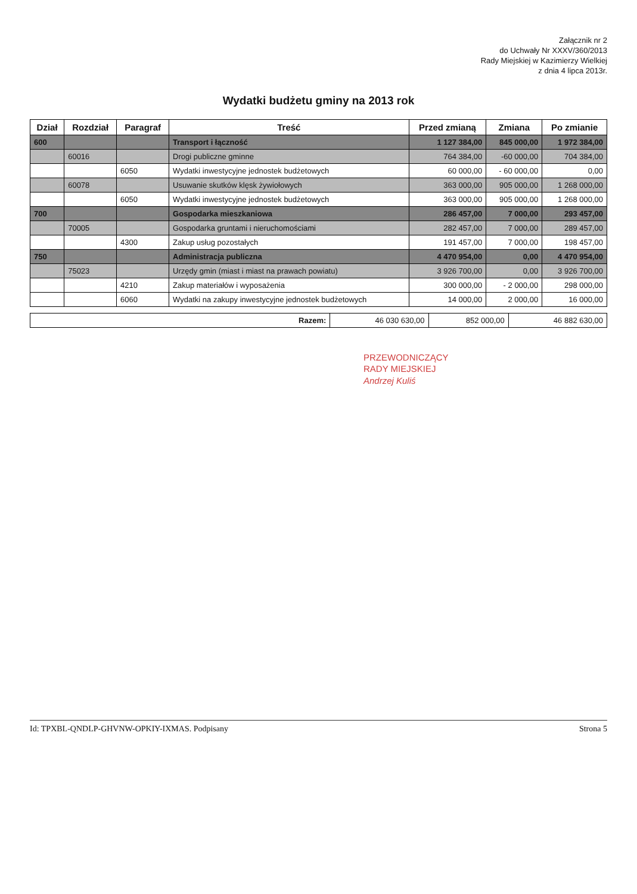Załącznik nr 2
do Uchwały Nr XXXV/360/2013
Rady Miejskiej w Kazimierzy Wielkiej
z dnia 4 lipca 2013r.
Wydatki budżetu gminy na 2013 rok
| Dział | Rozdział | Paragraf | Treść | Przed zmianą | Zmiana | Po zmianie |
| --- | --- | --- | --- | --- | --- | --- |
| 600 | | | Transport i łączność | 1 127 384,00 | 845 000,00 | 1 972 384,00 |
| | 60016 | | Drogi publiczne gminne | 764 384,00 | -60 000,00 | 704 384,00 |
| | | 6050 | Wydatki inwestycyjne jednostek budżetowych | 60 000,00 | - 60 000,00 | 0,00 |
| | 60078 | | Usuwanie skutków klęsk żywiołowych | 363 000,00 | 905 000,00 | 1 268 000,00 |
| | | 6050 | Wydatki inwestycyjne jednostek budżetowych | 363 000,00 | 905 000,00 | 1 268 000,00 |
| 700 | | | Gospodarka mieszkaniowa | 286 457,00 | 7 000,00 | 293 457,00 |
| | 70005 | | Gospodarka gruntami i nieruchomościami | 282 457,00 | 7 000,00 | 289 457,00 |
| | | 4300 | Zakup usług pozostałych | 191 457,00 | 7 000,00 | 198 457,00 |
| 750 | | | Administracja publiczna | 4 470 954,00 | 0,00 | 4 470 954,00 |
| | 75023 | | Urzędy gmin (miast i miast na prawach powiatu) | 3 926 700,00 | 0,00 | 3 926 700,00 |
| | | 4210 | Zakup materiałów i wyposażenia | 300 000,00 | - 2 000,00 | 298 000,00 |
| | | 6060 | Wydatki na zakupy inwestycyjne jednostek budżetowych | 14 000,00 | 2 000,00 | 16 000,00 |
| Razem: | 46 030 630,00 | 852 000,00 | 46 882 630,00 |
PRZEWODNICZĄCY
RADY MIEJSKIEJ
Andrzej Kuliś
Id: TPXBL-QNDLP-GHVNW-OPKIY-IXMAS. Podpisany Strona 5